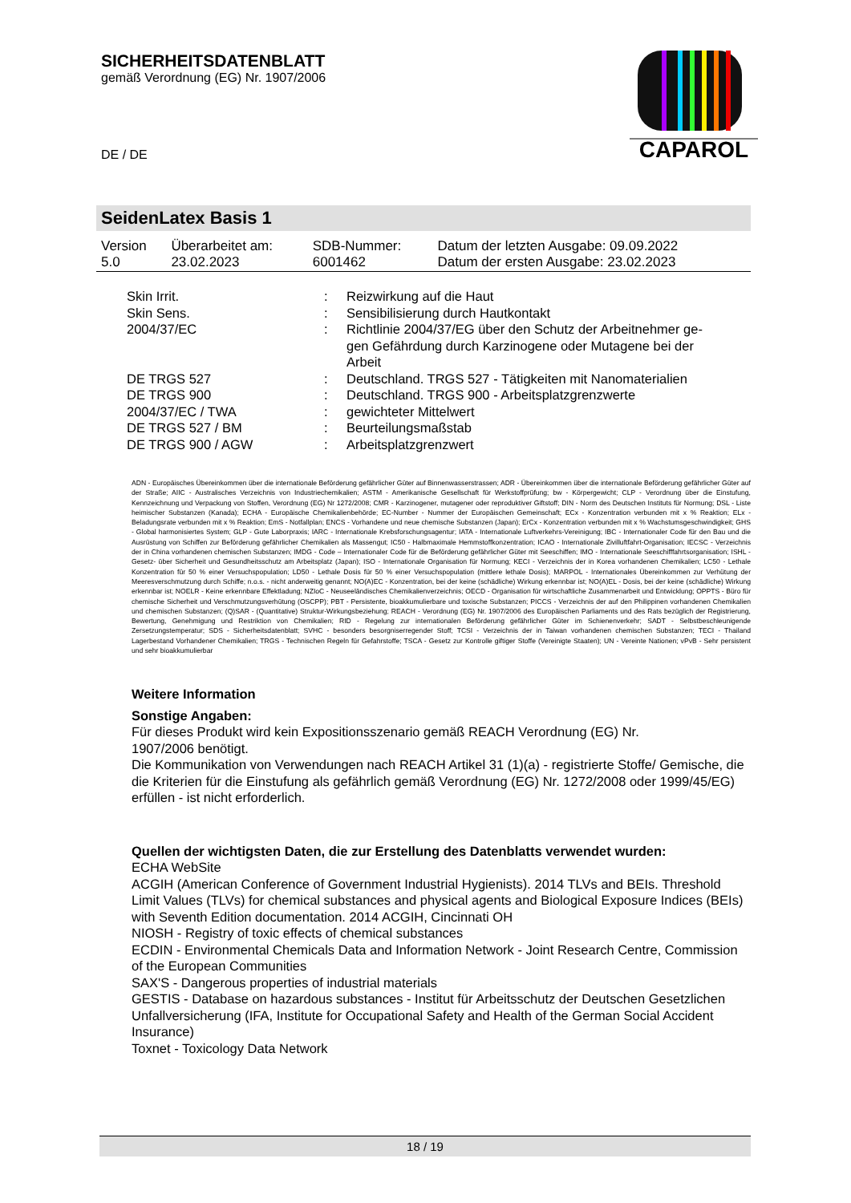SICHERHEITSDATENBLATT
gemäß Verordnung (EG) Nr. 1907/2006
DE / DE
CAPAROL
SeidenLatex Basis 1
| Version 5.0 | Überarbeitet am: 23.02.2023 | SDB-Nummer: 6001462 | Datum der letzten Ausgabe: 09.09.2022 Datum der ersten Ausgabe: 23.02.2023 |
| Skin Irrit. | : | Reizwirkung auf die Haut |
| Skin Sens. | : | Sensibilisierung durch Hautkontakt |
| 2004/37/EC | : | Richtlinie 2004/37/EG über den Schutz der Arbeitnehmer ge- gen Gefährdung durch Karzinogene oder Mutagene bei der Arbeit |
| DE TRGS 527 | : | Deutschland. TRGS 527 - Tätigkeiten mit Nanomaterialien |
| DE TRGS 900 | : | Deutschland. TRGS 900 - Arbeitsplatzgrenzwerte |
| 2004/37/EC / TWA | : | gewichteter Mittelwert |
| DE TRGS 527 / BM | : | Beurteilungsmaßstab |
| DE TRGS 900 / AGW | : | Arbeitsplatzgrenzwert |
ADN - Europäisches Übereinkommen über die internationale Beförderung gefährlicher Güter auf Binnenwasserstrassen; ADR - Übereinkommen über die internationale Beförderung gefährlicher Güter auf der Straße; AIIC - Australisches Verzeichnis von Industriechemikalien; ASTM - Amerikanische Gesellschaft für Werkstoffprüfung; bw - Körpergewicht; CLP - Verordnung über die Einstufung, Kennzeichnung und Verpackung von Stoffen, Verordnung (EG) Nr 1272/2008; CMR - Karzinogener, mutagener oder reproduktiver Giftstoff; DIN - Norm des Deutschen Instituts für Normung; DSL - Liste heimischer Substanzen (Kanada); ECHA - Europäische Chemikalienbehörde; EC-Number - Nummer der Europäischen Gemeinschaft; ECx - Konzentration verbunden mit x % Reaktion; ELx - Beladungsrate verbunden mit x % Reaktion; EmS - Notfallplan; ENCS - Vorhandene und neue chemische Substanzen (Japan); ErCx - Konzentration verbunden mit x % Wachstumsgeschwindigkeit; GHS - Global harmonisiertes System; GLP - Gute Laborpraxis; IARC - Internationale Krebsforschungsagentur; IATA - Internationale Luftverkehrs-Vereinigung; IBC - Internationaler Code für den Bau und die Ausrüstung von Schiffen zur Beförderung gefährlicher Chemikalien als Massengut; IC50 - Halbmaximale Hemmstoffkonzentration; ICAO - Internationale Zivilluftfahrt-Organisation; IECSC - Verzeichnis der in China vorhandenen chemischen Substanzen; IMDG - Code – Internationaler Code für die Beförderung gefährlicher Güter mit Seeschiffen; IMO - Internationale Seeschifffahrtsorganisation; ISHL - Gesetz- über Sicherheit und Gesundheitsschutz am Arbeitsplatz (Japan); ISO - Internationale Organisation für Normung; KECI - Verzeichnis der in Korea vorhandenen Chemikalien; LC50 - Lethale Konzentration für 50 % einer Versuchspopulation; LD50 - Lethale Dosis für 50 % einer Versuchspopulation (mittlere lethale Dosis); MARPOL - Internationales Übereinkommen zur Verhütung der Meeresverschmutzung durch Schiffe; n.o.s. - nicht anderweitig genannt; NO(A)EC - Konzentration, bei der keine (schädliche) Wirkung erkennbar ist; NO(A)EL - Dosis, bei der keine (schädliche) Wirkung erkennbar ist; NOELR - Keine erkennbare Effektladung; NZIoC - Neuseeländisches Chemikalienverzeichnis; OECD - Organisation für wirtschaftliche Zusammenarbeit und Entwicklung; OPPTS - Büro für chemische Sicherheit und Verschmutzungsverhütung (OSCPP); PBT - Persistente, bioakkumulierbare und toxische Substanzen; PICCS - Verzeichnis der auf den Philippinen vorhandenen Chemikalien und chemischen Substanzen; (Q)SAR - (Quantitative) Struktur-Wirkungsbeziehung; REACH - Verordnung (EG) Nr. 1907/2006 des Europäischen Parliaments und des Rats bezüglich der Registrierung, Bewertung, Genehmigung und Restriktion von Chemikalien; RID - Regelung zur internationalen Beförderung gefährlicher Güter im Schienenverkehr; SADT - Selbstbeschleunigende Zersetzungstemperatur; SDS - Sicherheitsdatenblatt; SVHC - besonders besorgniserregender Stoff; TCSI - Verzeichnis der in Taiwan vorhandenen chemischen Substanzen; TECI - Thailand Lagerbestand Vorhandener Chemikalien; TRGS - Technischen Regeln für Gefahrstoffe; TSCA - Gesetz zur Kontrolle giftiger Stoffe (Vereinigte Staaten); UN - Vereinte Nationen; vPvB - Sehr persistent und sehr bioakkumulierbar
Weitere Information
Sonstige Angaben:
Für dieses Produkt wird kein Expositionsszenario gemäß REACH Verordnung (EG) Nr.
1907/2006 benötigt.
Die Kommunikation von Verwendungen nach REACH Artikel 31 (1)(a) - registrierte Stoffe/ Gemische, die die Kriterien für die Einstufung als gefährlich gemäß Verordnung (EG) Nr. 1272/2008 oder 1999/45/EG) erfüllen - ist nicht erforderlich.
Quellen der wichtigsten Daten, die zur Erstellung des Datenblatts verwendet wurden:
ECHA WebSite
ACGIH (American Conference of Government Industrial Hygienists). 2014 TLVs and BEIs. Threshold Limit Values (TLVs) for chemical substances and physical agents and Biological Exposure Indices (BEIs) with Seventh Edition documentation. 2014 ACGIH, Cincinnati OH
NIOSH - Registry of toxic effects of chemical substances
ECDIN - Environmental Chemicals Data and Information Network - Joint Research Centre, Commission of the European Communities
SAX'S - Dangerous properties of industrial materials
GESTIS - Database on hazardous substances - Institut für Arbeitsschutz der Deutschen Gesetzlichen Unfallversicherung (IFA, Institute for Occupational Safety and Health of the German Social Accident Insurance)
Toxnet - Toxicology Data Network
18 / 19